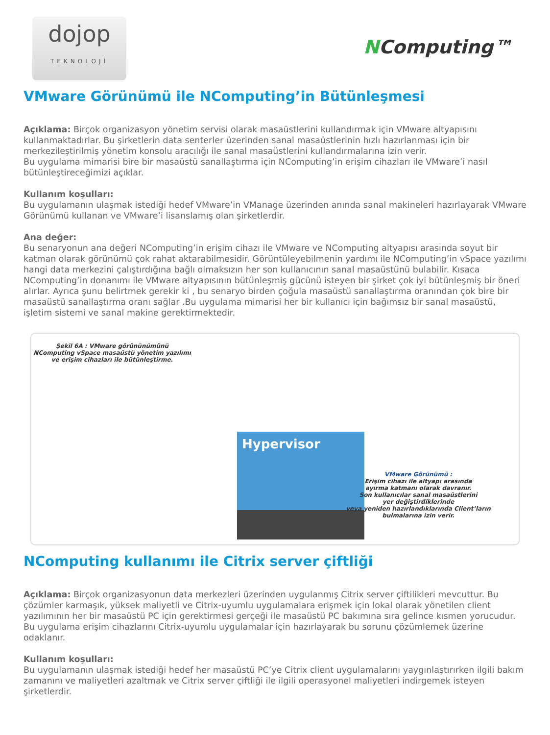dojop
TEKNOLOJİ
NComputing™
VMware Görünümü ile NComputing’in Bütünleşmesi
Açıklama: Birçok organizasyon yönetim servisi olarak masaüstlerini kullandırmak için VMware altyapısını kullanmaktadırlar. Bu şirketlerin data senterler üzerinden sanal masaüstlerinin hızlı hazırlanması için bir merkezileştirilmiş yönetim konsolu aracılığı ile sanal masaüstlerini kullandırmalarına izin verir.
Bu uygulama mimarisi bire bir masaüstü sanallaştırma için NComputing’in erişim cihazları ile VMware’i nasıl bütünleştireceğimizi açıklar.
Kullanım koşulları:
Bu uygulamanın ulaşmak istediği hedef VMware’in VManage üzerinden anında sanal makineleri hazırlayarak VMware Görünümü kullanan ve VMware’i lisanslamış olan şirketlerdir.
Ana değer:
Bu senaryonun ana değeri NComputing’in erişim cihazı ile VMware ve NComputing altyapısı arasında soyut bir katman olarak görünümü çok rahat aktarabilmesidir. Görüntüleyebilmenin yardımı ile NComputing’in vSpace yazılımı hangi data merkezini çalıştırdığına bağlı olmaksızın her son kullanıcının sanal masaüstünü bulabilir. Kısaca NComputing’in donanımı ile VMware altyapısının bütünleşmiş gücünü isteyen bir şirket çok iyi bütünleşmiş bir öneri alırlar. Ayrıca şunu belirtmek gerekir ki , bu senaryo birden çoğula masaüstü sanallaştırma oranından çok bire bir masaüstü sanallaştırma oranı sağlar .Bu uygulama mimarisi her bir kullanıcı için bağımsız bir sanal masaüstü, işletim sistemi ve sanal makine gerektirmektedir.
Şekil 6A : VMware görününümünü
NComputing vSpace masaüstü yönetim yazılımı
ve erişim cihazları ile bütünleştirme.
Hypervisor
VMware Görünümü :
Erişim cihazı ile altyapı arasında
ayırma katmanı olarak davranır.
Son kullanıcılar sanal masaüstlerini
yer değiştirdiklerinde
veya yeniden hazırlandıklarında Client’ların
bulmalarına izin verir.
NComputing kullanımı ile Citrix server çiftliği
Açıklama: Birçok organizasyonun data merkezleri üzerinden uygulanmış Citrix server çiftilikleri mevcuttur. Bu çözümler karmaşık, yüksek maliyetli ve Citrix-uyumlu uygulamalara erişmek için lokal olarak yönetilen client yazılımının her bir masaüstü PC için gerektirmesi gerçeği ile masaüstü PC bakımına sıra gelince kısmen yorucudur. Bu uygulama erişim cihazlarını Citrix-uyumlu uygulamalar için hazırlayarak bu sorunu çözümlemek üzerine odaklanır.
Kullanım koşulları:
Bu uygulamanın ulaşmak istediği hedef her masaüstü PC’ye Citrix client uygulamalarını yaygınlaştırırken ilgili bakım zamanını ve maliyetleri azaltmak ve Citrix server çiftliği ile ilgili operasyonel maliyetleri indirgemek isteyen şirketlerdir.